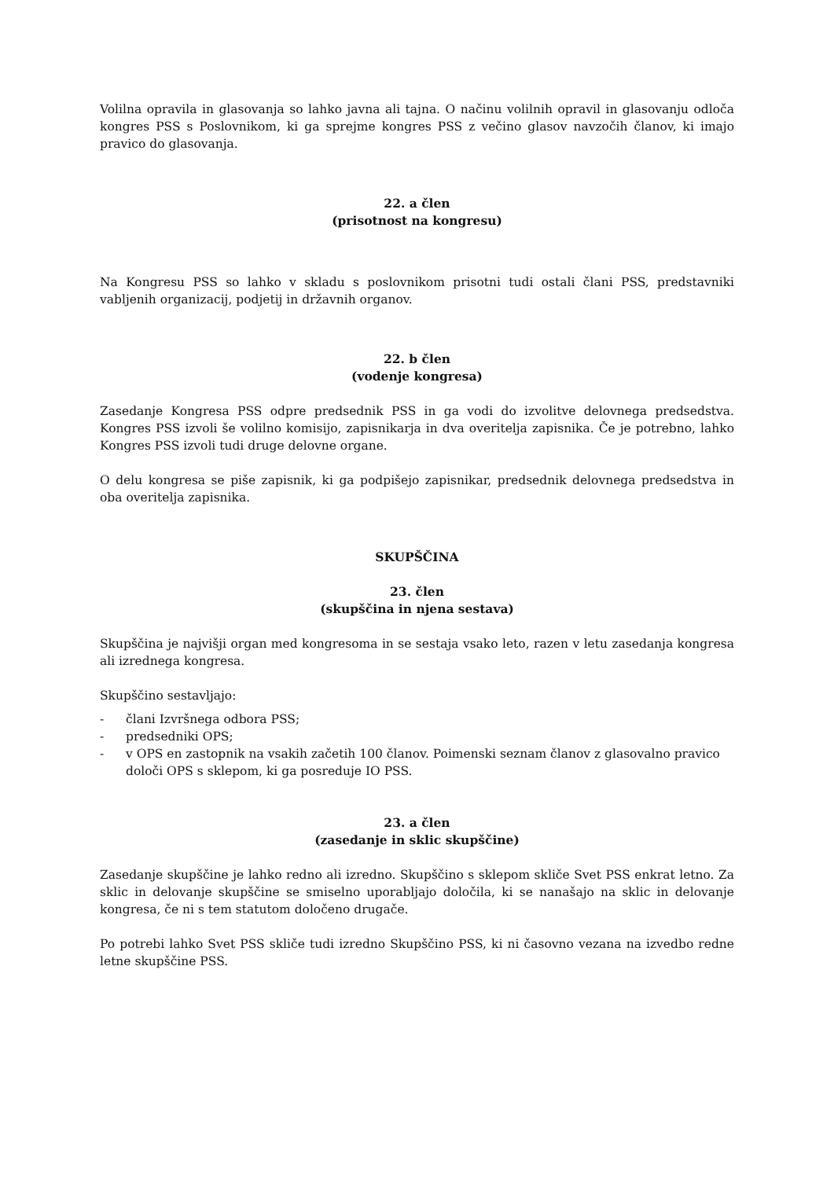Volilna opravila in glasovanja so lahko javna ali tajna. O načinu volilnih opravil in glasovanju odloča kongres PSS s Poslovnikom, ki ga sprejme kongres PSS z večino glasov navzočih članov, ki imajo pravico do glasovanja.
22. a člen
(prisotnost na kongresu)
Na Kongresu PSS so lahko v skladu s poslovnikom prisotni tudi ostali člani PSS, predstavniki vabljenih organizacij, podjetij in državnih organov.
22. b člen
(vodenje kongresa)
Zasedanje Kongresa PSS odpre predsednik PSS in ga vodi do izvolitve delovnega predsedstva. Kongres PSS izvoli še volilno komisijo, zapisnikarja in dva overitelja zapisnika. Če je potrebno, lahko Kongres PSS izvoli tudi druge delovne organe.
O delu kongresa se piše zapisnik, ki ga podpišejo zapisnikar, predsednik delovnega predsedstva in oba overitelja zapisnika.
SKUPŠČINA
23. člen
(skupščina in njena sestava)
Skupščina je najvišji organ med kongresoma in se sestaja vsako leto, razen v letu zasedanja kongresa ali izrednega kongresa.
Skupščino sestavljajo:
- člani Izvršnega odbora PSS;
- predsedniki OPS;
- v OPS en zastopnik na vsakih začetih 100 članov. Poimenski seznam članov z glasovalno pravico določi OPS s sklepom, ki ga posreduje IO PSS.
23. a člen
(zasedanje in sklic skupščine)
Zasedanje skupščine je lahko redno ali izredno. Skupščino s sklepom skliče Svet PSS enkrat letno. Za sklic in delovanje skupščine se smiselno uporabljajo določila, ki se nanašajo na sklic in delovanje kongresa, če ni s tem statutom določeno drugače.
Po potrebi lahko Svet PSS skliče tudi izredno Skupščino PSS, ki ni časovno vezana na izvedbo redne letne skupščine PSS.